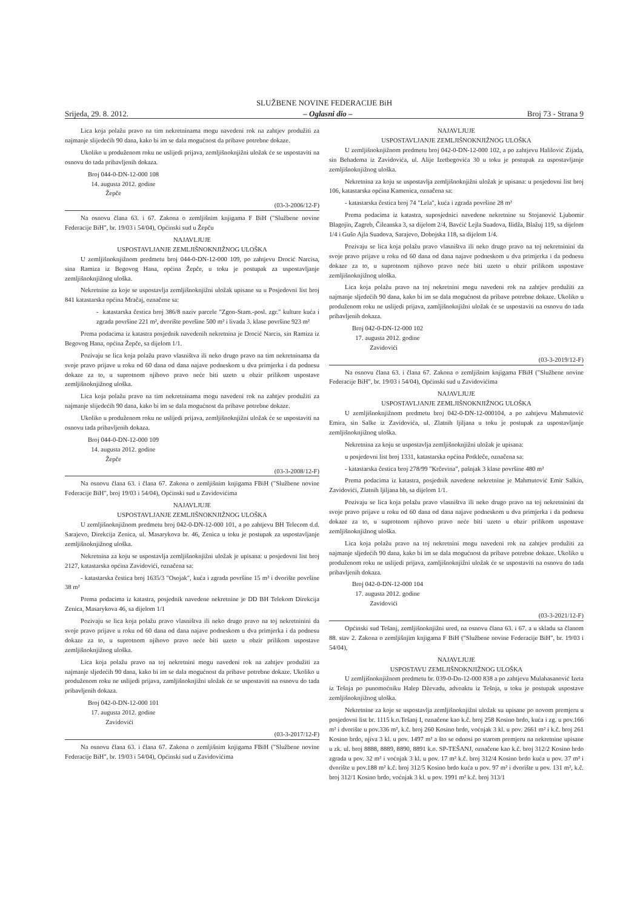SLUŽBENE NOVINE FEDERACIJE BiH
Srijeda, 29. 8. 2012. – Oglasni dio – Broj 73 - Strana 9
Lica koja polažu pravo na tim nekretninama mogu navedeni rok na zahtjev produžiti za najmanje slijedećih 90 dana, kako bi im se dala mogućnost da pribave potrebne dokaze.
Ukoliko u produženom roku ne uslijedi prijava, zemljišnoknjižni uložak će se uspostaviti na osnovu do tada pribavljenih dokaza.
Broj 044-0-DN-12-000 108
14. augusta 2012. godine
Žepče
(03-3-2006/12-F)
Na osnovu člana 63. i 67. Zakona o zemljišnim knjigama F BiH ("Službene novine Federacije BiH", br. 19/03 i 54/04), Općinski sud u Žepču
NAJAVLJUJE
USPOSTAVLJANJE ZEMLJIŠNOKNJIŽNOG ULOŠKA
U zemljišnoknjižnom predmetu broj 044-0-DN-12-000 109, po zahtjevu Drocić Narcisa, sina Ramiza iz Begovog Hana, općina Žepče, u toku je postupak za uspostavljanje zemljišnoknjižnog uloška.
Nekretnine za koje se uspostavlja zemljišnoknjižni uložak upisane su u Posjedovni list broj 841 katastarska općina Mračaj, označene sa:
- katastarska čestica broj 386/8 naziv parcele "Zgon-Stam.-posl. zgr." kulture kuća i zgrada površine 221 m², dvorište površine 500 m² i livada 3. klase površine 923 m²
Prema podacima iz katastra posjednik navedenih nekretnina je Drocić Narcis, sin Ramiza iz Begovog Hana, općina Žepče, sa dijelom 1/1.
Pozivaju se lica koja polažu pravo vlasništva ili neko drugo pravo na tim nekretninama da svoje pravo prijave u roku od 60 dana od dana najave podneskom u dva primjerka i da podnesu dokaze za to, u suprotnom njihovo pravo neće biti uzeto u obzir prilikom uspostave zemljišnoknjižnog uloška.
Lica koja polažu pravo na tim nekretninama mogu navedeni rok na zahtjev produžiti za najmanje slijedećih 90 dana, kako bi im se dala mogućnost da pribave potrebne dokaze.
Ukoliko u produženom roku ne uslijedi prijava, zemljišnoknjižni uložak će se uspostaviti na osnovu tada pribavljenih dokaza.
Broj 044-0-DN-12-000 109
14. augusta 2012. godine
Žepče
(03-3-2008/12-F)
Na osnovu člana 63. i člana 67. Zakona o zemljišnim knjigama FBiH ("Službene novine Federacije BiH", broj 19/03 i 54/04), Općinski sud u Zavidovićima
NAJAVLJUJE
USPOSTAVLJANJE ZEMLJIŠNOKNJIŽNOG ULOŠKA
U zemljišnoknjižnom predmetu broj 042-0-DN-12-000 101, a po zahtjevu BH Telecom d.d. Sarajevo, Direkcija Zenica, ul. Masarykova br. 46, Zenica u toku je postupak za uspostavljanje zemljišnoknjižnog uloška.
Nekretnina za koju se uspostavlja zemljišnoknjižni uložak je upisana: u posjedovni list broj 2127, katastarska općina Zavidovići, označena sa:
- katastarska čestica broj 1635/3 "Osojak", kuća i zgrada površine 15 m² i dvorište površine 38 m²
Prema podacima iz katastra, posjednik navedene nekretnine je DD BH Telekom Direkcija Zenica, Masarykova 46, sa dijelom 1/1
Pozivaju se lica koja polažu pravo vlasništva ili neko drugo pravo na toj nekretninini da svoje pravo prijave u roku od 60 dana od dana najave podneskom u dva primjerka i da podnesu dokaze za to, u suprotnom njihovo pravo neće biti uzeto u obzir prilikom uspostave zemljišnoknjižnog uloška.
Lica koja polažu pravo na toj nekretnini mogu navedeni rok na zahtjev produžiti za najmanje sljedećih 90 dana, kako bi im se dala mogućnost da pribave potrebne dokaze. Ukoliko u produženom roku ne uslijedi prijava, zamljišnoknjižni uložak će se uspostaviti na osnovu do tada pribavljenih dokaza.
Broj 042-0-DN-12-000 101
17. augusta 2012. godine
Zavidovići
(03-3-2017/12-F)
Na osnovu člana 63. i člana 67. Zakona o zemljišnim knjigama FBiH ("Službene novine Federacije BiH", br. 19/03 i 54/04), Općinski sud u Zavidovićima
NAJAVLJUJE
USPOSTAVLJANJE ZEMLJIŠNOKNJIŽNOG ULOŠKA
U zemljišnoknjižnom predmetu broj 042-0-DN-12-000 102, a po zahtjevu Halilović Zijada, sin Behadema iz Zavidovića, ul. Alije Izetbegovića 30 u toku je postupak za uspostavljanje zemljišnoknjižnog uloška.
Nekretnina za koju se uspostavlja zemljišnoknjižni uložak je upisana: u posjedovni list broj 106, katastarska općina Kamenica, označena sa:
- katastarska čestica broj 74 "Lela", kuća i zgrada površine 28 m²
Prema podacima iz katastra, suposjednici navedene nekretnine su Stojanović Ljubomir Blagojin, Zagreb, Čileanska 3, sa dijelom 2/4, Bavćić Lejla Suadova, Ilidža, Blažuj 119, sa dijelom 1/4 i Gušo Ajla Suadova, Sarajevo, Dobojska 118, sa dijelom 1/4.
Pozivaju se lica koja polažu pravo vlasništva ili neko drugo pravo na toj nekretninini da svoje pravo prijave u roku od 60 dana od dana najave podneskom u dva primjerka i da podnesu dokaze za to, u suprotnom njihovo pravo neće biti uzeto u obzir prilikom uspostave zemljišnoknjižnog uloška.
Lica koja polažu pravo na toj nekretnini mogu navedeni rok na zahtjev produžiti za najmanje sljedećih 90 dana, kako bi im se dala mogućnost da pribave potrebne dokaze. Ukoliko u produženom roku ne uslijedi prijava, zamljišnoknjižni uložak će se uspostaviti na osnovu do tada pribavljenih dokaza.
Broj 042-0-DN-12-000 102
17. augusta 2012. godine
Zavidovići
(03-3-2019/12-F)
Na osnovu člana 63. i člana 67. Zakona o zemljišnim knjigama FBiH ("Službene novine Federacije BiH", br. 19/03 i 54/04), Općinski sud u Zavidovićima
NAJAVLJUJE
USPOSTAVLJANJE ZEMLJIŠNOKNJIŽNOG ULOŠKA
U zemljišnoknjižnom predmetu broj 042-0-DN-12-000104, a po zahtjevu Mahmutović Emira, sin Salke iz Zavidovića, ul. Zlatnih ljiljana u toku je postupak za uspostavljanje zemljišnoknjižnog uloška.
Nekretnina za koju se uspostavlja zemljišnoknjižni uložak je upisana:
u posjedovni list broj 1331, katastarska općina Potkleče, označena sa:
- katastarska čestica broj 278/99 "Krčevina", pašnjak 3 klase površine 480 m²
Prema podacima iz katastra, posjednik navedene nekretnine je Mahmutović Emir Salkin, Zavidovići, Zlatnih ljiljana bb, sa dijelom 1/1.
Pozivaju se lica koja polažu pravo vlasništva ili neko drugo pravo na toj nekretninini da svoje pravo prijave u roku od 60 dana od dana najave podneskom u dva primjerka i da podnesu dokaze za to, u suprotnom njihovo pravo neće biti uzeto u obzir prilikom uspostave zemljišnoknjižnog uloška.
Lica koja polažu pravo na toj nekretnini mogu navedeni rok na zahtjev produžiti za najmanje sljedećih 90 dana, kako bi im se dala mogućnost da pribave potrebne dokaze. Ukoliko u produženom roku ne uslijedi prijava, zamljišnoknjižni uložak će se uspostaviti na osnovu do tada pribavljenih dokaza.
Broj 042-0-DN-12-000 104
17. augusta 2012. godine
Zavidovići
(03-3-2021/12-F)
Općinski sud Tešanj, zemljišnoknjižni ured, na osnovu člana 63. i 67. a u skladu sa članom 88. stav 2. Zakona o zemljišnjim knjigama F BiH ("Službene novine Federacije BiH", br. 19/03 i 54/04),
NAJAVLJUJE
USPOSTAVU ZEMLJIŠNOKNJIŽNOG ULOŠKA
U zemljišnoknjižnom predmetu br. 039-0-Dn-12-000 838 a po zahtjevu Mulahasanović Izeta iz Tešnja po punomoćniku Halep Dževadu, advoaktu iz Tešnja, u toku je postupak uspostave zemljišnoknjižnog uloška.
Nekretnine za koje se uspostavlja zemljišnoknjižni uložak su upisane po novom premjeru u posjedovni list br. 1115 k.o.Tešanj I, označene kao k.č. broj 258 Kosino brdo, kuća i zg. u pov.166 m² i dvorište u pov.336 m², k.č. broj 260 Kosino brdo, voćnjak 3 kl. u pov. 2661 m² i k.č. broj 261 Kosino brdo, njiva 3 kl. u pov. 1497 m² a što se odnosi po starom premjeru na nekretnine upisane u zk. ul. broj 8888, 8889, 8890, 8891 k.o. SP-TEŠANJ, označene kao k.č. broj 312/2 Kosino brdo zgrada u pov. 32 m² i voćnjak 3 kl. u pov. 17 m² k.č. broj 312/4 Kosino brdo kuća u pov. 37 m² i dvorište u pov.188 m² k.č. broj 312/5 Kosino brdo kuća u pov. 97 m² i dvorište u pov. 131 m², k.č. broj 312/1 Kosino brdo, voćnjak 3 kl. u pov. 1991 m² k.č. broj 313/1